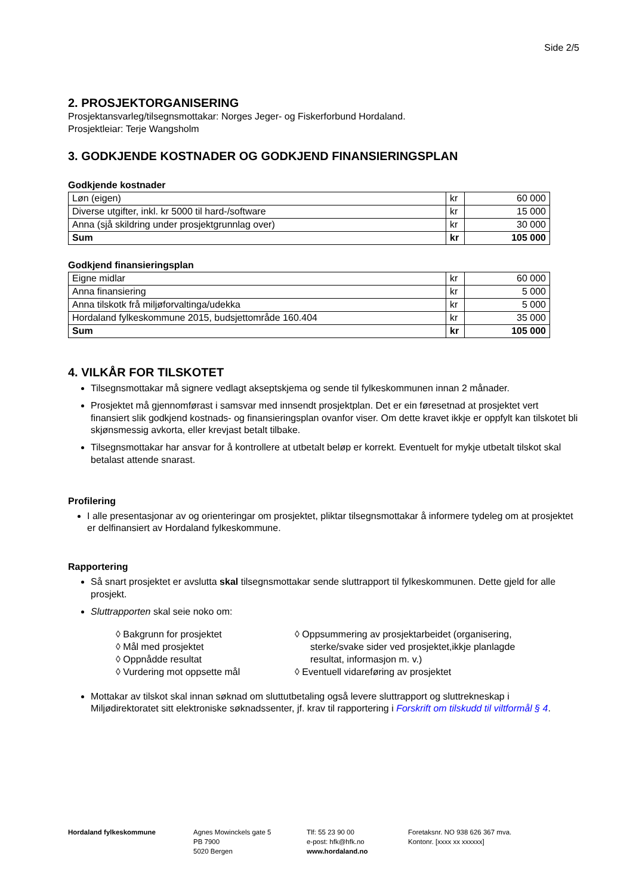Side 2/5
2. PROSJEKTORGANISERING
Prosjektansvarleg/tilsegnsmottakar: Norges Jeger- og Fiskerforbund Hordaland.
Prosjektleiar: Terje Wangsholm
3. GODKJENDE KOSTNADER OG GODKJEND FINANSIERINGSPLAN
Godkjende kostnader
| Løn (eigen) | kr | 60 000 |
| Diverse utgifter, inkl. kr 5000 til hard-/software | kr | 15 000 |
| Anna (sjå skildring under prosjektgrunnlag over) | kr | 30 000 |
| Sum | kr | 105 000 |
Godkjend finansieringsplan
| Eigne midlar | kr | 60 000 |
| Anna finansiering | kr | 5 000 |
| Anna tilskotk frå miljøforvaltinga/udekka | kr | 5 000 |
| Hordaland fylkeskommune 2015, budsjettområde 160.404 | kr | 35 000 |
| Sum | kr | 105 000 |
4. VILKÅR FOR TILSKOTET
Tilsegnsmottakar må signere vedlagt akseptskjema og sende til fylkeskommunen innan 2 månader.
Prosjektet må gjennomførast i samsvar med innsendt prosjektplan. Det er ein føresetnad at prosjektet vert finansiert slik godkjend kostnads- og finansieringsplan ovanfor viser. Om dette kravet ikkje er oppfylt kan tilskotet bli skjønsmessig avkorta, eller krevjast betalt tilbake.
Tilsegnsmottakar har ansvar for å kontrollere at utbetalt beløp er korrekt. Eventuelt for mykje utbetalt tilskot skal betalast attende snarast.
Profilering
I alle presentasjonar av og orienteringar om prosjektet, pliktar tilsegnsmottakar å informere tydeleg om at prosjektet er delfinansiert av Hordaland fylkeskommune.
Rapportering
Så snart prosjektet er avslutta skal tilsegnsmottakar sende sluttrapport til fylkeskommunen. Dette gjeld for alle prosjekt.
Sluttrapporten skal seie noko om:
◊ Bakgrunn for prosjektet
◊ Mål med prosjektet
◊ Oppnådde resultat
◊ Vurdering mot oppsette mål
◊ Oppsummering av prosjektarbeidet (organisering, sterke/svake sider ved prosjektet,ikkje planlagde resultat, informasjon m. v.)
◊ Eventuell vidareføring av prosjektet
Mottakar av tilskot skal innan søknad om sluttutbetaling også levere sluttrapport og sluttrekneskap i Miljødirektoratet sitt elektroniske søknadssenter, jf. krav til rapportering i Forskrift om tilskudd til viltformål § 4.
Hordaland fylkeskommune Agnes Mowinckels gate 5
PB 7900
5020 Bergen
Tlf: 55 23 90 00
e-post: hfk@hfk.no
www.hordaland.no
Foretaksnr. NO 938 626 367 mva.
Kontonr. [xxxx xx xxxxxx]